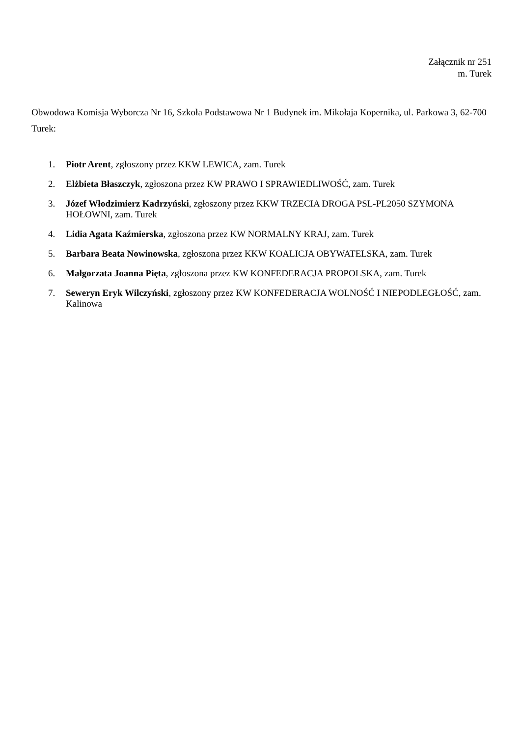Załącznik nr 251
m. Turek
Obwodowa Komisja Wyborcza Nr 16, Szkoła Podstawowa Nr 1 Budynek im. Mikołaja Kopernika, ul. Parkowa 3, 62-700 Turek:
1. Piotr Arent, zgłoszony przez KKW LEWICA, zam. Turek
2. Elżbieta Błaszczyk, zgłoszona przez KW PRAWO I SPRAWIEDLIWOŚĆ, zam. Turek
3. Józef Włodzimierz Kadrzyński, zgłoszony przez KKW TRZECIA DROGA PSL-PL2050 SZYMONA HOŁOWNI, zam. Turek
4. Lidia Agata Kaźmierska, zgłoszona przez KW NORMALNY KRAJ, zam. Turek
5. Barbara Beata Nowinowska, zgłoszona przez KKW KOALICJA OBYWATELSKA, zam. Turek
6. Małgorzata Joanna Pięta, zgłoszona przez KW KONFEDERACJA PROPOLSKA, zam. Turek
7. Seweryn Eryk Wilczyński, zgłoszony przez KW KONFEDERACJA WOLNOŚĆ I NIEPODLEGŁOŚĆ, zam. Kalinowa